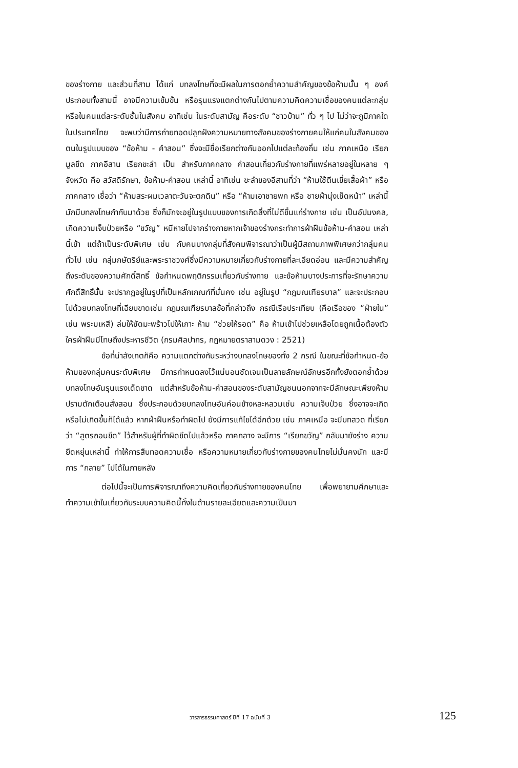ของร่างกาย และส่วนที่สาม ได้แก่ บทลงโทษที่จะมีผลในการตอกย้ำความสำคัญของข้อห้ามนั้น ๆ องค์ประกอบทั้งสามนี้ อาจมีความเข้มข้น หรือรุนแรงแตกต่างกันไปตามความคิดความเชื่อของคนแต่ละกลุ่ม หรือในคนแต่ละระดับชั้นในสังคม อาทิเช่น ในระดับสามัญ คือระดับ “ชาวบ้าน” ทั่ว ๆ ไป ไม่ว่าจะภูมิภาคใดในประเทศไทย จะพบว่ามีการถ่ายทอดปลูกฝังความหมายทางสังคมของร่างกายคนให้แก่คนในสังคมของตนในรูปแบบของ “ข้อห้าม - คำสอน” ซึ่งจะมีชื่อเรียกต่างกันออกไปแต่ละท้องถิ่น เช่น ภาคเหนือ เรียก มูลขึด ภาคอีสาน เรียกขะลำ เป็น สำหรับภาคกลาง คำสอนเกี่ยวกับร่างกายที่แพร่หลายอยู่ในหลาย ๆ จังหวัด คือ สวัสดิรักษา, ข้อห้าม-คำสอน เหล่านี้ อาทิเช่น ขะลำของอีสานที่ว่า “ห้ามใช้ตีนเขี่ยเสื้อผ้า” หรือ ภาคกลาง เชื่อว่า “ห้ามสระผมเวลาตะวันจะตกดิน” หรือ “ห้ามเอาชายพก หรือ ชายผ้านุ่งเช็ดหน้า” เหล่านี้ มักมีบทลงโทษกำกับมาด้วย ซึ่งก็มักจะอยู่ในรูปแบบของการเกิดสิ่งที่ไม่ดีขึ้นแก่ร่างกาย เช่น เป็นอัปมงคล, เกิดความเจ็บป่วยหรือ “ขวัญ” หนีหายไปจากร่างกายหากเจ้าของร่างกระทำการฝ่าฝืนข้อห้าม-คำสอน เหล่านี้เข้า แต่ถ้าเป็นระดับพิเศษ เช่น กับคนบางกลุ่มที่สังคมพิจารณาว่าเป็นผู้มีสถานภาพพิเศษกว่ากลุ่มคนทั่วไป เช่น กลุ่มกษัตริย์และพระราชวงศ์ซึ่งมีความหมายเกี่ยวกับร่างกายที่ละเอียดอ่อน และมีความสำคัญถึงระดับของความศักดิ์สิทธิ์ ข้อกำหนดพฤติกรรมเกี่ยวกับร่างกาย และข้อห้ามบางประการที่จะรักษาความศักดิ์สิทธิ์นั้น จะปรากฏอยู่ในรูปที่เป็นหลักเกณฑ์ที่มั่นคง เช่น อยู่ในรูป “กฎมณเฑียรบาล” และจะประกอบไปด้วยบทลงโทษที่เฉียบขาดเช่น กฎมณเฑียรบาลข้อที่กล่าวถึง กรณีเรือประเทียบ (คือเรือของ “ฝ่ายใน” เช่น พระมเหสี) ล่มให้ซัดมะพร้าวไปให้เกาะ ห้าม “ช่วยให้รอด” คือ ห้ามเข้าไปช่วยเหลือโดยถูกเนื้อต้องตัว ใครฝ่าฝืนมีโทษถึงประหารชีวิต (กรมศิลปากร, กฎหมายตราสามดวง : 2521)
ข้อที่น่าสังเกตก็คือ ความแตกต่างกันระหว่างบทลงโทษของทั้ง 2 กรณี ในขณะที่ข้อกำหนด-ข้อห้ามของกลุ่มคนระดับพิเศษ มีการกำหนดลงไว้แน่นอนชัดเจนเป็นลายลักษณ์อักษรอีกทั้งยังตอกย้ำด้วยบทลงโทษอันรุนแรงเด็ดขาด แต่สำหรับข้อห้าม-คำสอนของระดับสามัญชนนอกจากจะมีลักษณะเพียงห้ามปรามตักเตือนสั่งสอน ซึ่งประกอบด้วยบทลงโทษอันค่อนข้างหละหลวมเช่น ความเจ็บป่วย ซึ่งอาจจะเกิดหรือไม่เกิดขึ้นก็ได้แล้ว หากฝ่าฝืนหรือทำผิดไป ยังมีการแก้ไขได้อีกด้วย เช่น ภาคเหนือ จะมีบทสวด ที่เรียกว่า “สูตรถอนขึด” ไว้สำหรับผู้ที่ทำผิดขึดไปแล้วหรือ ภาคกลาง จะมีการ “เรียกขวัญ” กลับมายังร่าง ความยืดหยุ่นเหล่านี้ ทำให้การสืบทอดความเชื่อ หรือความหมายเกี่ยวกับร่างกายของคนไทยไม่มั่นคงนัก และมีการ “กลาย” ไปได้ในภายหลัง
ต่อไปนี้จะเป็นการพิจารณาถึงความคิดเกี่ยวกับร่างกายของคนไทย เพื่อพยายามศึกษาและทำความเข้าในเกี่ยวกับระบบความคิดนี้ทั้งในด้านรายละเอียดและความเป็นมา
วารสารธรรมศาสตร์ ปีที่ 17 ฉบับที่ 3 125